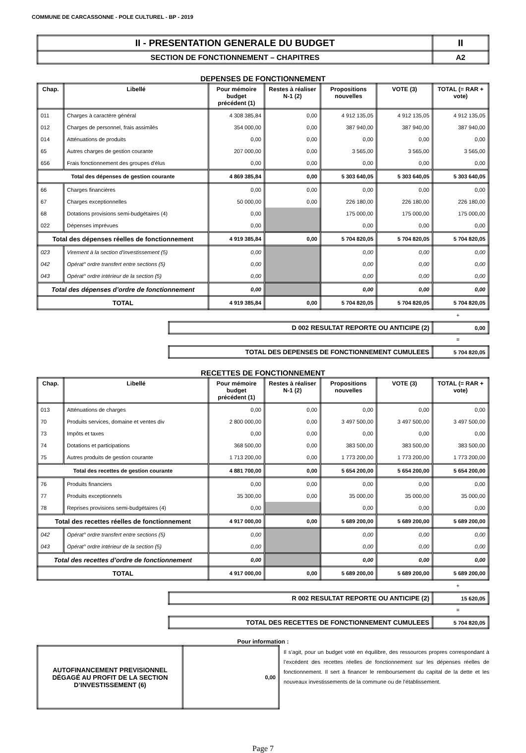COMMUNE DE CARCASSONNE - POLE CULTUREL - BP - 2019
| II - PRESENTATION GENERALE DU BUDGET | II |
| SECTION DE FONCTIONNEMENT – CHAPITRES | A2 |
DEPENSES DE FONCTIONNEMENT
| Chap. | Libellé | Pour mémoire budget précédent (1) | Restes à réaliser N-1 (2) | Propositions nouvelles | VOTE (3) | TOTAL (= RAR + vote) |
| --- | --- | --- | --- | --- | --- | --- |
| 011 | Charges à caractère général | 4 308 385,84 | 0,00 | 4 912 135,05 | 4 912 135,05 | 4 912 135,05 |
| 012 | Charges de personnel, frais assimilés | 354 000,00 | 0,00 | 387 940,00 | 387 940,00 | 387 940,00 |
| 014 | Atténuations de produits | 0,00 | 0,00 | 0,00 | 0,00 | 0,00 |
| 65 | Autres charges de gestion courante | 207 000,00 | 0,00 | 3 565,00 | 3 565,00 | 3 565,00 |
| 656 | Frais fonctionnement des groupes d'élus | 0,00 | 0,00 | 0,00 | 0,00 | 0,00 |
| Total des dépenses de gestion courante | | 4 869 385,84 | 0,00 | 5 303 640,05 | 5 303 640,05 | 5 303 640,05 |
| 66 | Charges financières | 0,00 | 0,00 | 0,00 | 0,00 | 0,00 |
| 67 | Charges exceptionnelles | 50 000,00 | 0,00 | 226 180,00 | 226 180,00 | 226 180,00 |
| 68 | Dotations provisions semi-budgétaires (4) | 0,00 | | 175 000,00 | 175 000,00 | 175 000,00 |
| 022 | Dépenses imprévues | 0,00 | | 0,00 | 0,00 | 0,00 |
| Total des dépenses réelles de fonctionnement | | 4 919 385,84 | 0,00 | 5 704 820,05 | 5 704 820,05 | 5 704 820,05 |
| 023 | Virement à la section d'investissement (5) | 0,00 | | 0,00 | 0,00 | 0,00 |
| 042 | Opérat° ordre transfert entre sections (5) | 0,00 | | 0,00 | 0,00 | 0,00 |
| 043 | Opérat° ordre intérieur de la section (5) | 0,00 | | 0,00 | 0,00 | 0,00 |
| Total des dépenses d’ordre de fonctionnement | | 0,00 | | 0,00 | 0,00 | 0,00 |
| TOTAL | | 4 919 385,84 | 0,00 | 5 704 820,05 | 5 704 820,05 | 5 704 820,05 |
+
| D 002 RESULTAT REPORTE OU ANTICIPE (2) | 0,00 |
=
| TOTAL DES DEPENSES DE FONCTIONNEMENT CUMULEES | 5 704 820,05 |
RECETTES DE FONCTIONNEMENT
| Chap. | Libellé | Pour mémoire budget précédent (1) | Restes à réaliser N-1 (2) | Propositions nouvelles | VOTE (3) | TOTAL (= RAR + vote) |
| --- | --- | --- | --- | --- | --- | --- |
| 013 | Atténuations de charges | 0,00 | 0,00 | 0,00 | 0,00 | 0,00 |
| 70 | Produits services, domaine et ventes div | 2 800 000,00 | 0,00 | 3 497 500,00 | 3 497 500,00 | 3 497 500,00 |
| 73 | Impôts et taxes | 0,00 | 0,00 | 0,00 | 0,00 | 0,00 |
| 74 | Dotations et participations | 368 500,00 | 0,00 | 383 500,00 | 383 500,00 | 383 500,00 |
| 75 | Autres produits de gestion courante | 1 713 200,00 | 0,00 | 1 773 200,00 | 1 773 200,00 | 1 773 200,00 |
| Total des recettes de gestion courante | | 4 881 700,00 | 0,00 | 5 654 200,00 | 5 654 200,00 | 5 654 200,00 |
| 76 | Produits financiers | 0,00 | 0,00 | 0,00 | 0,00 | 0,00 |
| 77 | Produits exceptionnels | 35 300,00 | 0,00 | 35 000,00 | 35 000,00 | 35 000,00 |
| 78 | Reprises provisions semi-budgétaires (4) | 0,00 | | 0,00 | 0,00 | 0,00 |
| Total des recettes réelles de fonctionnement | | 4 917 000,00 | 0,00 | 5 689 200,00 | 5 689 200,00 | 5 689 200,00 |
| 042 | Opérat° ordre transfert entre sections (5) | 0,00 | | 0,00 | 0,00 | 0,00 |
| 043 | Opérat° ordre intérieur de la section (5) | 0,00 | | 0,00 | 0,00 | 0,00 |
| Total des recettes d’ordre de fonctionnement | | 0,00 | | 0,00 | 0,00 | 0,00 |
| TOTAL | | 4 917 000,00 | 0,00 | 5 689 200,00 | 5 689 200,00 | 5 689 200,00 |
+
| R 002 RESULTAT REPORTE OU ANTICIPE (2) | 15 620,05 |
=
| TOTAL DES RECETTES DE FONCTIONNEMENT CUMULEES | 5 704 820,05 |
Pour information :
| AUTOFINANCEMENT PREVISIONNEL DÉGAGÉ AU PROFIT DE LA SECTION D’INVESTISSEMENT (6) | 0,00 |
Il s’agit, pour un budget voté en équilibre, des ressources propres correspondant à l’excédent des recettes réelles de fonctionnement sur les dépenses réelles de fonctionnement. Il sert à financer le remboursement du capital de la dette et les nouveaux investissements de la commune ou de l’établissement.
Page 7